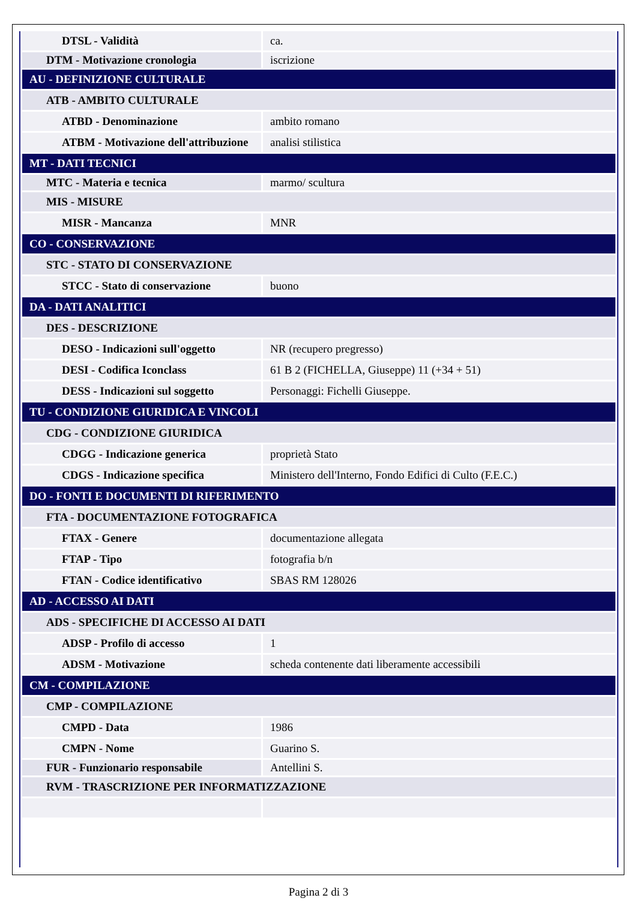| DTSL - Validità | ca. |
| DTM - Motivazione cronologia | iscrizione |
| AU - DEFINIZIONE CULTURALE | |
| ATB - AMBITO CULTURALE | |
| ATBD - Denominazione | ambito romano |
| ATBM - Motivazione dell'attribuzione | analisi stilistica |
| MT - DATI TECNICI | |
| MTC - Materia e tecnica | marmo/ scultura |
| MIS - MISURE | |
| MISR - Mancanza | MNR |
| CO - CONSERVAZIONE | |
| STC - STATO DI CONSERVAZIONE | |
| STCC - Stato di conservazione | buono |
| DA - DATI ANALITICI | |
| DES - DESCRIZIONE | |
| DESO - Indicazioni sull'oggetto | NR (recupero pregresso) |
| DESI - Codifica Iconclass | 61 B 2 (FICHELLA, Giuseppe) 11 (+34 + 51) |
| DESS - Indicazioni sul soggetto | Personaggi: Fichelli Giuseppe. |
| TU - CONDIZIONE GIURIDICA E VINCOLI | |
| CDG - CONDIZIONE GIURIDICA | |
| CDGG - Indicazione generica | proprietà Stato |
| CDGS - Indicazione specifica | Ministero dell'Interno, Fondo Edifici di Culto (F.E.C.) |
| DO - FONTI E DOCUMENTI DI RIFERIMENTO | |
| FTA - DOCUMENTAZIONE FOTOGRAFICA | |
| FTAX - Genere | documentazione allegata |
| FTAP - Tipo | fotografia b/n |
| FTAN - Codice identificativo | SBAS RM 128026 |
| AD - ACCESSO AI DATI | |
| ADS - SPECIFICHE DI ACCESSO AI DATI | |
| ADSP - Profilo di accesso | 1 |
| ADSM - Motivazione | scheda contenente dati liberamente accessibili |
| CM - COMPILAZIONE | |
| CMP - COMPILAZIONE | |
| CMPD - Data | 1986 |
| CMPN - Nome | Guarino S. |
| FUR - Funzionario responsabile | Antellini S. |
| RVM - TRASCRIZIONE PER INFORMATIZZAZIONE | |
Pagina 2 di 3